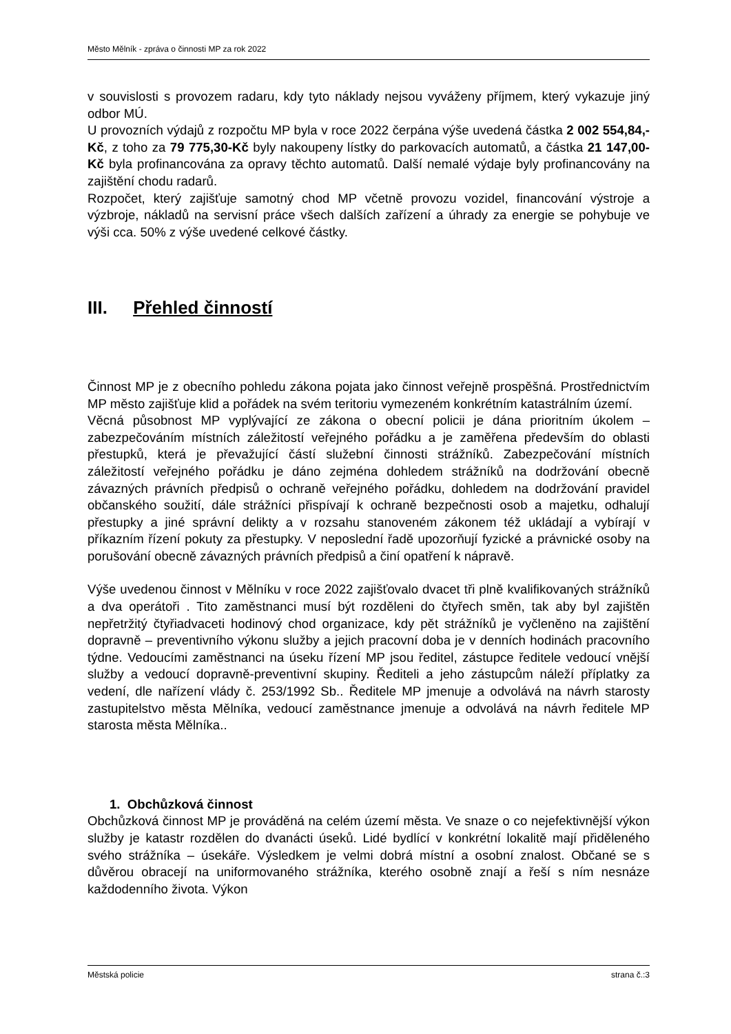Město Mělník - zpráva o činnosti MP za rok 2022
v souvislosti s provozem radaru, kdy tyto náklady nejsou vyváženy příjmem, který vykazuje jiný odbor MÚ.
U provozních výdajů z rozpočtu MP byla v roce 2022 čerpána výše uvedená částka 2 002 554,84,-Kč, z toho za 79 775,30-Kč byly nakoupeny lístky do parkovacích automatů, a částka 21 147,00-Kč byla profinancována za opravy těchto automatů. Další nemalé výdaje byly profinancovány na zajištění chodu radarů.
Rozpočet, který zajišťuje samotný chod MP včetně provozu vozidel, financování výstroje a výzbroje, nákladů na servisní práce všech dalších zařízení a úhrady za energie se pohybuje ve výši cca. 50% z výše uvedené celkové částky.
III. Přehled činností
Činnost MP je z obecního pohledu zákona pojata jako činnost veřejně prospěšná. Prostřednictvím MP město zajišťuje klid a pořádek na svém teritoriu vymezeném konkrétním katastrálním území.
Věcná působnost MP vyplývající ze zákona o obecní policii je dána prioritním úkolem – zabezpečováním místních záležitostí veřejného pořádku a je zaměřena především do oblasti přestupků, která je převažující částí služební činnosti strážníků. Zabezpečování místních záležitostí veřejného pořádku je dáno zejména dohledem strážníků na dodržování obecně závazných právních předpisů o ochraně veřejného pořádku, dohledem na dodržování pravidel občanského soužití, dále strážníci přispívají k ochraně bezpečnosti osob a majetku, odhalují přestupky a jiné správní delikty a v rozsahu stanoveném zákonem též ukládají a vybírají v příkazním řízení pokuty za přestupky. V neposlední řadě upozorňují fyzické a právnické osoby na porušování obecně závazných právních předpisů a činí opatření k nápravě.
Výše uvedenou činnost v Mělníku v roce 2022 zajišťovalo dvacet tři plně kvalifikovaných strážníků a dva operátoři . Tito zaměstnanci musí být rozděleni do čtyřech směn, tak aby byl zajištěn nepřetržitý čtyřiadvaceti hodinový chod organizace, kdy pět strážníků je vyčleněno na zajištění dopravně – preventivního výkonu služby a jejich pracovní doba je v denních hodinách pracovního týdne. Vedoucími zaměstnanci na úseku řízení MP jsou ředitel, zástupce ředitele vedoucí vnější služby a vedoucí dopravně-preventivní skupiny. Řediteli a jeho zástupcům náleží příplatky za vedení, dle nařízení vlády č. 253/1992 Sb.. Ředitele MP jmenuje a odvolává na návrh starosty zastupitelstvo města Mělníka, vedoucí zaměstnance jmenuje a odvolává na návrh ředitele MP starosta města Mělníka..
1. Obchůzková činnost
Obchůzková činnost MP je prováděná na celém území města. Ve snaze o co nejefektivnější výkon služby je katastr rozdělen do dvanácti úseků. Lidé bydlící v konkrétní lokalitě mají přiděleného svého strážníka – úsekáře. Výsledkem je velmi dobrá místní a osobní znalost. Občané se s důvěrou obracejí na uniformovaného strážníka, kterého osobně znají a řeší s ním nesnáze každodenního života. Výkon
Městská policie strana č.:3